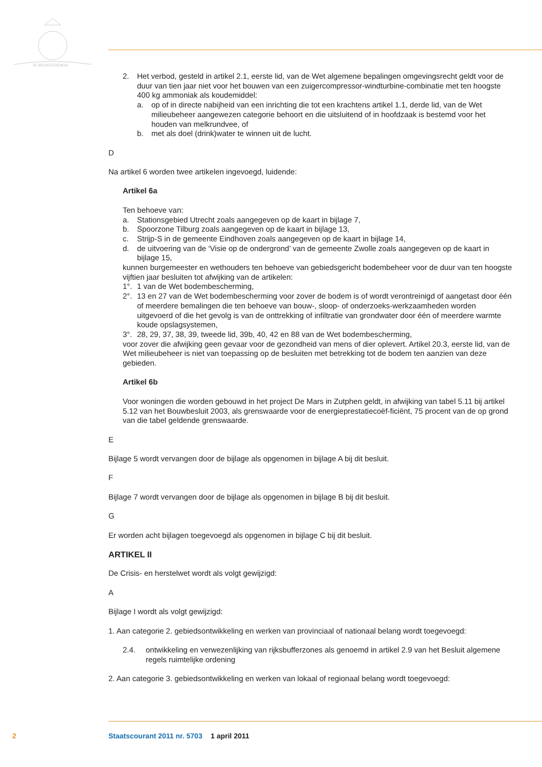JE MAINTIENDRAI
2. Het verbod, gesteld in artikel 2.1, eerste lid, van de Wet algemene bepalingen omgevingsrecht geldt voor de duur van tien jaar niet voor het bouwen van een zuigercompressor-windturbine-combinatie met ten hoogste 400 kg ammoniak als koudemiddel:
a. op of in directe nabijheid van een inrichting die tot een krachtens artikel 1.1, derde lid, van de Wet milieubeheer aangewezen categorie behoort en die uitsluitend of in hoofdzaak is bestemd voor het houden van melkrundvee, of
b. met als doel (drink)water te winnen uit de lucht.
D
Na artikel 6 worden twee artikelen ingevoegd, luidende:
Artikel 6a
Ten behoeve van:
a. Stationsgebied Utrecht zoals aangegeven op de kaart in bijlage 7,
b. Spoorzone Tilburg zoals aangegeven op de kaart in bijlage 13,
c. Strijp-S in de gemeente Eindhoven zoals aangegeven op de kaart in bijlage 14,
d. de uitvoering van de ‘Visie op de ondergrond’ van de gemeente Zwolle zoals aangegeven op de kaart in bijlage 15,
kunnen burgemeester en wethouders ten behoeve van gebiedsgericht bodembeheer voor de duur van ten hoogste vijftien jaar besluiten tot afwijking van de artikelen:
1°. 1 van de Wet bodembescherming,
2°. 13 en 27 van de Wet bodembescherming voor zover de bodem is of wordt verontreinigd of aangetast door één of meerdere bemalingen die ten behoeve van bouw-, sloop- of onderzoeks-werkzaamheden worden uitgevoerd of die het gevolg is van de onttrekking of infiltratie van grondwater door één of meerdere warmte koude opslagsystemen,
3°. 28, 29, 37, 38, 39, tweede lid, 39b, 40, 42 en 88 van de Wet bodembescherming,
voor zover die afwijking geen gevaar voor de gezondheid van mens of dier oplevert. Artikel 20.3, eerste lid, van de Wet milieubeheer is niet van toepassing op de besluiten met betrekking tot de bodem ten aanzien van deze gebieden.
Artikel 6b
Voor woningen die worden gebouwd in het project De Mars in Zutphen geldt, in afwijking van tabel 5.11 bij artikel 5.12 van het Bouwbesluit 2003, als grenswaarde voor de energieprestatiecoëf-ficiënt, 75 procent van de op grond van die tabel geldende grenswaarde.
E
Bijlage 5 wordt vervangen door de bijlage als opgenomen in bijlage A bij dit besluit.
F
Bijlage 7 wordt vervangen door de bijlage als opgenomen in bijlage B bij dit besluit.
G
Er worden acht bijlagen toegevoegd als opgenomen in bijlage C bij dit besluit.
ARTIKEL II
De Crisis- en herstelwet wordt als volgt gewijzigd:
A
Bijlage I wordt als volgt gewijzigd:
1. Aan categorie 2. gebiedsontwikkeling en werken van provinciaal of nationaal belang wordt toegevoegd:
2.4. ontwikkeling en verwezenlijking van rijksbufferzones als genoemd in artikel 2.9 van het Besluit algemene regels ruimtelijke ordening
2. Aan categorie 3. gebiedsontwikkeling en werken van lokaal of regionaal belang wordt toegevoegd:
2 Staatscourant 2011 nr. 5703 1 april 2011